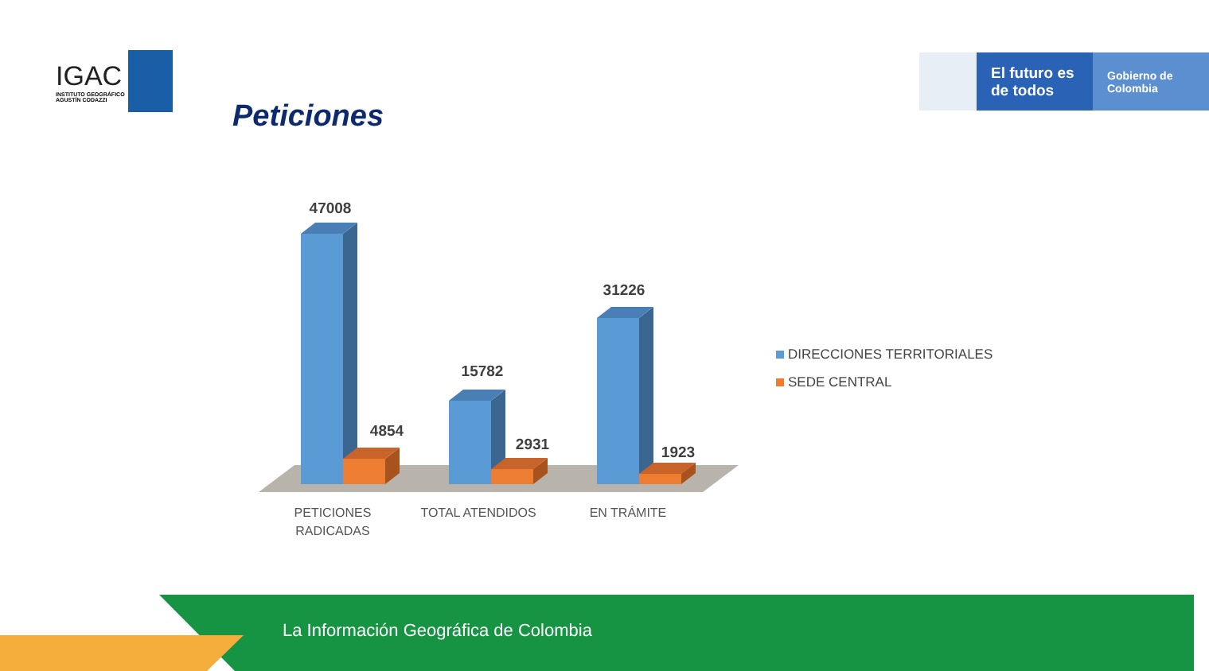IGAC
INSTITUTO GEOGRÁFICO
AGUSTÍN CODAZZI
Peticiones
El futuro es de todos
Gobierno de Colombia
47008
4854
15782
2931
31226
1923
PETICIONES
RADICADAS
TOTAL ATENDIDOS
EN TRÁMITE
DIRECCIONES TERRITORIALES
SEDE CENTRAL
La Información Geográfica de Colombia